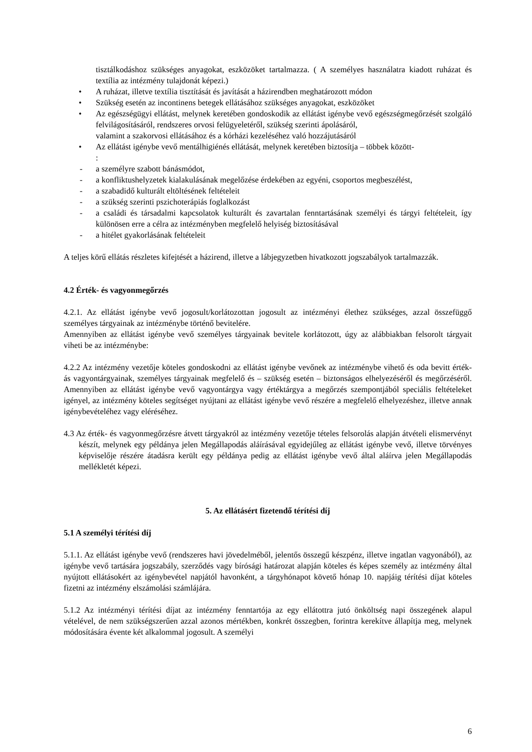tisztálkodáshoz szükséges anyagokat, eszközöket tartalmazza. ( A személyes használatra kiadott ruházat és textília az intézmény tulajdonát képezi.)
• A ruházat, illetve textília tisztítását és javítását a házirendben meghatározott módon
• Szükség esetén az incontinens betegek ellátásához szükséges anyagokat, eszközöket
• Az egészségügyi ellátást, melynek keretében gondoskodik az ellátást igénybe vevő egészségmegőrzését szolgáló felvilágosításáról, rendszeres orvosi felügyeletéről, szükség szerinti ápolásáról,
valamint a szakorvosi ellátásához és a kórházi kezeléséhez való hozzájutásáról
• Az ellátást igénybe vevő mentálhigiénés ellátását, melynek keretében biztosítja – többek között-
:
- a személyre szabott bánásmódot,
- a konfliktushelyzetek kialakulásának megelőzése érdekében az egyéni, csoportos megbeszélést,
- a szabadidő kulturált eltöltésének feltételeit
- a szükség szerinti pszichoterápiás foglalkozást
- a családi és társadalmi kapcsolatok kulturált és zavartalan fenntartásának személyi és tárgyi feltételeit, így különösen erre a célra az intézményben megfelelő helyiség biztosításával
- a hitélet gyakorlásának feltételeit
A teljes körű ellátás részletes kifejtését a házirend, illetve a lábjegyzetben hivatkozott jogszabályok tartalmazzák.
4.2 Érték- és vagyonmegőrzés
4.2.1. Az ellátást igénybe vevő jogosult/korlátozottan jogosult az intézményi élethez szükséges, azzal összefüggő személyes tárgyainak az intézménybe történő bevitelére.
Amennyiben az ellátást igénybe vevő személyes tárgyainak bevitele korlátozott, úgy az alábbiakban felsorolt tárgyait viheti be az intézménybe:
4.2.2 Az intézmény vezetője köteles gondoskodni az ellátást igénybe vevőnek az intézménybe vihető és oda bevitt érték- ás vagyontárgyainak, személyes tárgyainak megfelelő és – szükség esetén – biztonságos elhelyezéséről és megőrzéséről. Amennyiben az ellátást igénybe vevő vagyontárgya vagy értéktárgya a megőrzés szempontjából speciális feltételeket igényel, az intézmény köteles segítséget nyújtani az ellátást igénybe vevő részére a megfelelő elhelyezéshez, illetve annak igénybevételéhez vagy eléréséhez.
4.3 Az érték- és vagyonmegőrzésre átvett tárgyakról az intézmény vezetője tételes felsorolás alapján átvételi elismervényt készít, melynek egy példánya jelen Megállapodás aláírásával egyidejűleg az ellátást igénybe vevő, illetve törvényes képviselője részére átadásra került egy példánya pedig az ellátást igénybe vevő által aláírva jelen Megállapodás mellékletét képezi.
5. Az ellátásért fizetendő térítési díj
5.1 A személyi térítési díj
5.1.1. Az ellátást igénybe vevő (rendszeres havi jövedelméből, jelentős összegű készpénz, illetve ingatlan vagyonából), az igénybe vevő tartására jogszabály, szerződés vagy bírósági határozat alapján köteles és képes személy az intézmény által nyújtott ellátásokért az igénybevétel napjától havonként, a tárgyhónapot követő hónap 10. napjáig térítési díjat köteles fizetni az intézmény elszámolási számlájára.
5.1.2 Az intézményi térítési díjat az intézmény fenntartója az egy ellátottra jutó önköltség napi összegének alapul vételével, de nem szükségszerűen azzal azonos mértékben, konkrét összegben, forintra kerekítve állapítja meg, melynek módosítására évente két alkalommal jogosult. A személyi
6